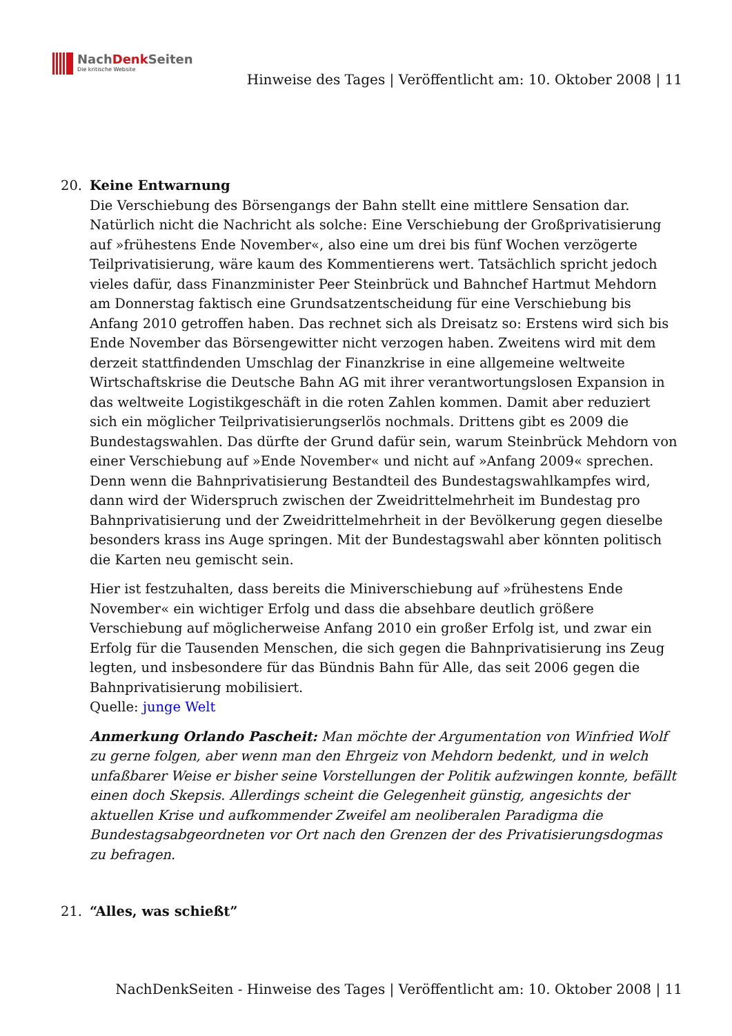NachDenk Seiten
Die kritische Website
Hinweise des Tages | Veröffentlicht am: 10. Oktober 2008 | 11
20. Keine Entwarnung
Die Verschiebung des Börsengangs der Bahn stellt eine mittlere Sensation dar. Natürlich nicht die Nachricht als solche: Eine Verschiebung der Großprivatisierung auf »frühestens Ende November«, also eine um drei bis fünf Wochen verzögerte Teilprivatisierung, wäre kaum des Kommentierens wert. Tatsächlich spricht jedoch vieles dafür, dass Finanzminister Peer Steinbrück und Bahnchef Hartmut Mehdorn am Donnerstag faktisch eine Grundsatzentscheidung für eine Verschiebung bis Anfang 2010 getroffen haben. Das rechnet sich als Dreisatz so: Erstens wird sich bis Ende November das Börsengewitter nicht verzogen haben. Zweitens wird mit dem derzeit stattfindenden Umschlag der Finanzkrise in eine allgemeine weltweite Wirtschaftskrise die Deutsche Bahn AG mit ihrer verantwortungslosen Expansion in das weltweite Logistikgeschäft in die roten Zahlen kommen. Damit aber reduziert sich ein möglicher Teilprivatisierungserlös nochmals. Drittens gibt es 2009 die Bundestagswahlen. Das dürfte der Grund dafür sein, warum Steinbrück Mehdorn von einer Verschiebung auf »Ende November« und nicht auf »Anfang 2009« sprechen. Denn wenn die Bahnprivatisierung Bestandteil des Bundestagswahlkampfes wird, dann wird der Widerspruch zwischen der Zweidrittelmehrheit im Bundestag pro Bahnprivatisierung und der Zweidrittelmehrheit in der Bevölkerung gegen dieselbe besonders krass ins Auge springen. Mit der Bundestagswahl aber könnten politisch die Karten neu gemischt sein.
Hier ist festzuhalten, dass bereits die Miniverschiebung auf »frühestens Ende November« ein wichtiger Erfolg und dass die absehbare deutlich größere Verschiebung auf möglicherweise Anfang 2010 ein großer Erfolg ist, und zwar ein Erfolg für die Tausenden Menschen, die sich gegen die Bahnprivatisierung ins Zeug legten, und insbesondere für das Bündnis Bahn für Alle, das seit 2006 gegen die Bahnprivatisierung mobilisiert.
Quelle: junge Welt
Anmerkung Orlando Pascheit: Man möchte der Argumentation von Winfried Wolf zu gerne folgen, aber wenn man den Ehrgeiz von Mehdorn bedenkt, und in welch unfaßbarer Weise er bisher seine Vorstellungen der Politik aufzwingen konnte, befällt einen doch Skepsis. Allerdings scheint die Gelegenheit günstig, angesichts der aktuellen Krise und aufkommender Zweifel am neoliberalen Paradigma die Bundestagsabgeordneten vor Ort nach den Grenzen der des Privatisierungsdogmas zu befragen.
21. “Alles, was schießt”
NachDenkSeiten - Hinweise des Tages | Veröffentlicht am: 10. Oktober 2008 | 11